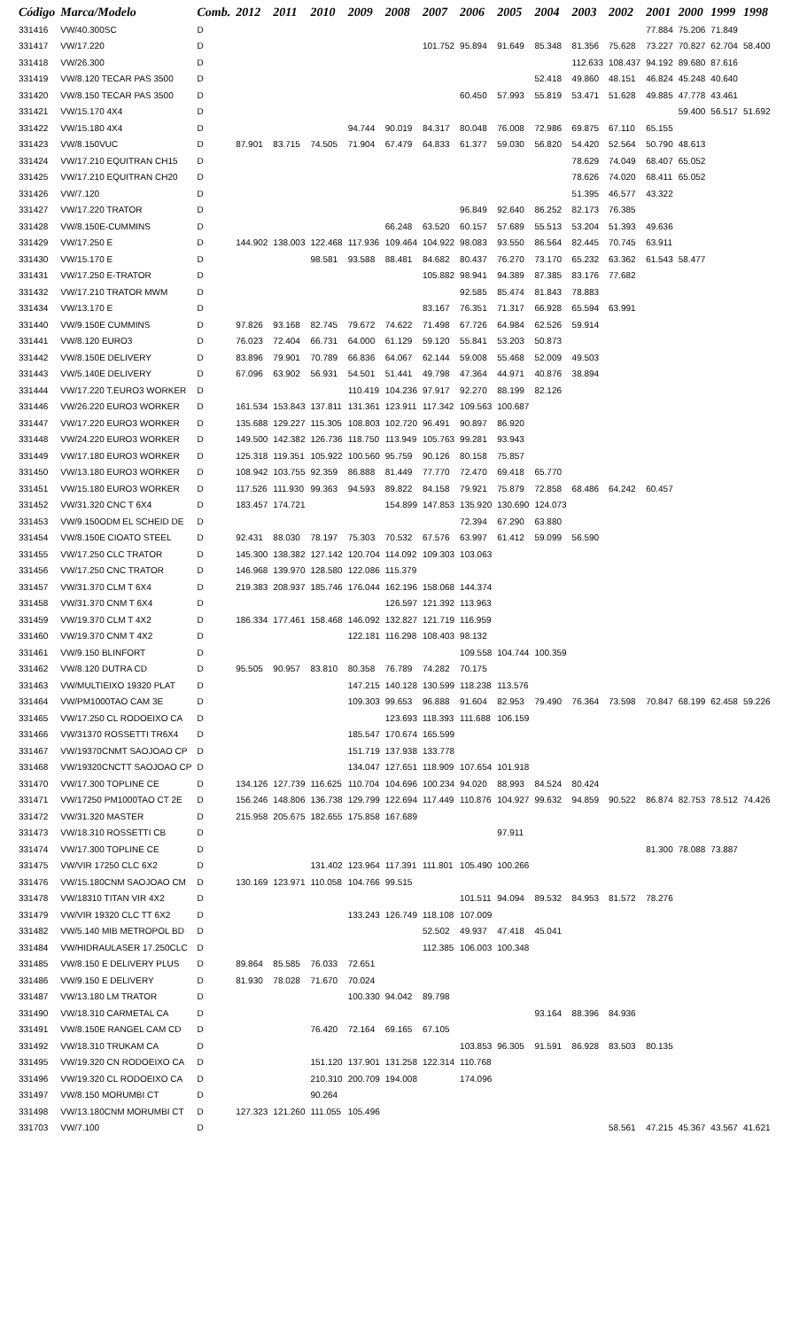| Código | Marca/Modelo | Comb. | 2012 | 2011 | 2010 | 2009 | 2008 | 2007 | 2006 | 2005 | 2004 | 2003 | 2002 | 2001 | 2000 | 1999 | 1998 |
| --- | --- | --- | --- | --- | --- | --- | --- | --- | --- | --- | --- | --- | --- | --- | --- | --- | --- |
| 331416 | VW/40.300SC | D | | | | | | | | | | | | 77.884 | 75.206 | 71.849 | |
| 331417 | VW/17.220 | D | | | | | | 101.752 | 95.894 | 91.649 | 85.348 | 81.356 | 75.628 | 73.227 | 70.827 | 62.704 | 58.400 |
| 331418 | VW/26.300 | D | | | | | | | | | | 112.633 | 108.437 | 94.192 | 89.680 | 87.616 | |
| 331419 | VW/8.120 TECAR PAS 3500 | D | | | | | | | | | 52.418 | 49.860 | 48.151 | 46.824 | 45.248 | 40.640 | |
| 331420 | VW/8.150 TECAR PAS 3500 | D | | | | | | | 60.450 | 57.993 | 55.819 | 53.471 | 51.628 | 49.885 | 47.778 | 43.461 | |
| 331421 | VW/15.170 4X4 | D | | | | | | | | | | | | | 59.400 | 56.517 | 51.692 |
| 331422 | VW/15.180 4X4 | D | | | | 94.744 | 90.019 | 84.317 | 80.048 | 76.008 | 72.986 | 69.875 | 67.110 | 65.155 | | | |
| 331423 | VW/8.150VUC | D | 87.901 | 83.715 | 74.505 | 71.904 | 67.479 | 64.833 | 61.377 | 59.030 | 56.820 | 54.420 | 52.564 | 50.790 | 48.613 | | |
| 331424 | VW/17.210 EQUITRAN CH15 | D | | | | | | | | | | 78.629 | 74.049 | 68.407 | 65.052 | | |
| 331425 | VW/17.210 EQUITRAN CH20 | D | | | | | | | | | | 78.626 | 74.020 | 68.411 | 65.052 | | |
| 331426 | VW/7.120 | D | | | | | | | | | | 51.395 | 46.577 | 43.322 | | | |
| 331427 | VW/17.220 TRATOR | D | | | | | | | 96.849 | 92.640 | 86.252 | 82.173 | 76.385 | | | | |
| 331428 | VW/8.150E-CUMMINS | D | | | | | 66.248 | 63.520 | 60.157 | 57.689 | 55.513 | 53.204 | 51.393 | 49.636 | | | |
| 331429 | VW/17.250 E | D | 144.902 | 138.003 | 122.468 | 117.936 | 109.464 | 104.922 | 98.083 | 93.550 | 86.564 | 82.445 | 70.745 | 63.911 | | | |
| 331430 | VW/15.170 E | D | | | 98.581 | 93.588 | 88.481 | 84.682 | 80.437 | 76.270 | 73.170 | 65.232 | 63.362 | 61.543 | 58.477 | | |
| 331431 | VW/17.250 E-TRATOR | D | | | | | | 105.882 | 98.941 | 94.389 | 87.385 | 83.176 | 77.682 | | | | |
| 331432 | VW/17.210 TRATOR MWM | D | | | | | | | 92.585 | 85.474 | 81.843 | 78.883 | | | | | |
| 331434 | VW/13.170 E | D | | | | | | 83.167 | 76.351 | 71.317 | 66.928 | 65.594 | 63.991 | | | | |
| 331440 | VW/9.150E CUMMINS | D | 97.826 | 93.168 | 82.745 | 79.672 | 74.622 | 71.498 | 67.726 | 64.984 | 62.526 | 59.914 | | | | | |
| 331441 | VW/8.120 EURO3 | D | 76.023 | 72.404 | 66.731 | 64.000 | 61.129 | 59.120 | 55.841 | 53.203 | 50.873 | | | | | | |
| 331442 | VW/8.150E DELIVERY | D | 83.896 | 79.901 | 70.789 | 66.836 | 64.067 | 62.144 | 59.008 | 55.468 | 52.009 | 49.503 | | | | | |
| 331443 | VW/5.140E DELIVERY | D | 67.096 | 63.902 | 56.931 | 54.501 | 51.441 | 49.798 | 47.364 | 44.971 | 40.876 | 38.894 | | | | | |
| 331444 | VW/17.220 T.EURO3 WORKER | D | | | | 110.419 | 104.236 | 97.917 | 92.270 | 88.199 | 82.126 | | | | | | |
| 331446 | VW/26.220 EURO3 WORKER | D | 161.534 | 153.843 | 137.811 | 131.361 | 123.911 | 117.342 | 109.563 | 100.687 | | | | | | | |
| 331447 | VW/17.220 EURO3 WORKER | D | 135.688 | 129.227 | 115.305 | 108.803 | 102.720 | 96.491 | 90.897 | 86.920 | | | | | | | |
| 331448 | VW/24.220 EURO3 WORKER | D | 149.500 | 142.382 | 126.736 | 118.750 | 113.949 | 105.763 | 99.281 | 93.943 | | | | | | | |
| 331449 | VW/17.180 EURO3 WORKER | D | 125.318 | 119.351 | 105.922 | 100.560 | 95.759 | 90.126 | 80.158 | 75.857 | | | | | | | |
| 331450 | VW/13.180 EURO3 WORKER | D | 108.942 | 103.755 | 92.359 | 86.888 | 81.449 | 77.770 | 72.470 | 69.418 | 65.770 | | | | | | |
| 331451 | VW/15.180 EURO3 WORKER | D | 117.526 | 111.930 | 99.363 | 94.593 | 89.822 | 84.158 | 79.921 | 75.879 | 72.858 | 68.486 | 64.242 | 60.457 | | | |
| 331452 | VW/31.320 CNC T 6X4 | D | 183.457 | 174.721 | | | 154.899 | 147.853 | 135.920 | 130.690 | 124.073 | | | | | | |
| 331453 | VW/9.150ODM EL SCHEID DE | D | | | | | | | 72.394 | 67.290 | 63.880 | | | | | | |
| 331454 | VW/8.150E CIOATO STEEL | D | 92.431 | 88.030 | 78.197 | 75.303 | 70.532 | 67.576 | 63.997 | 61.412 | 59.099 | 56.590 | | | | | |
| 331455 | VW/17.250 CLC TRATOR | D | 145.300 | 138.382 | 127.142 | 120.704 | 114.092 | 109.303 | 103.063 | | | | | | | | |
| 331456 | VW/17.250 CNC TRATOR | D | 146.968 | 139.970 | 128.580 | 122.086 | 115.379 | | | | | | | | | | |
| 331457 | VW/31.370 CLM T 6X4 | D | 219.383 | 208.937 | 185.746 | 176.044 | 162.196 | 158.068 | 144.374 | | | | | | | | |
| 331458 | VW/31.370 CNM T 6X4 | D | | | | | 126.597 | 121.392 | 113.963 | | | | | | | | |
| 331459 | VW/19.370 CLM T 4X2 | D | 186.334 | 177.461 | 158.468 | 146.092 | 132.827 | 121.719 | 116.959 | | | | | | | | |
| 331460 | VW/19.370 CNM T 4X2 | D | | | | 122.181 | 116.298 | 108.403 | 98.132 | | | | | | | | |
| 331461 | VW/9.150 BLINFORT | D | | | | | | | 109.558 | 104.744 | 100.359 | | | | | | |
| 331462 | VW/8.120 DUTRA CD | D | 95.505 | 90.957 | 83.810 | 80.358 | 76.789 | 74.282 | 70.175 | | | | | | | | |
| 331463 | VW/MULTIEIXO 19320 PLAT | D | | | | 147.215 | 140.128 | 130.599 | 118.238 | 113.576 | | | | | | | |
| 331464 | VW/PM1000TAO CAM 3E | D | | | | 109.303 | 99.653 | 96.888 | 91.604 | 82.953 | 79.490 | 76.364 | 73.598 | 70.847 | 68.199 | 62.458 | 59.226 |
| 331465 | VW/17.250 CL RODOEIXO CA | D | | | | | 123.693 | 118.393 | 111.688 | 106.159 | | | | | | | |
| 331466 | VW/31370 ROSSETTI TR6X4 | D | | | | 185.547 | 170.674 | 165.599 | | | | | | | | | |
| 331467 | VW/19370CNMT SAOJOAO CP | D | | | | 151.719 | 137.938 | 133.778 | | | | | | | | | |
| 331468 | VW/19320CNCTT SAOJOAO CP | D | | | | 134.047 | 127.651 | 118.909 | 107.654 | 101.918 | | | | | | | |
| 331470 | VW/17.300 TOPLINE CE | D | 134.126 | 127.739 | 116.625 | 110.704 | 104.696 | 100.234 | 94.020 | 88.993 | 84.524 | 80.424 | | | | | |
| 331471 | VW/17250 PM1000TAO CT 2E | D | 156.246 | 148.806 | 136.738 | 129.799 | 122.694 | 117.449 | 110.876 | 104.927 | 99.632 | 94.859 | 90.522 | 86.874 | 82.753 | 78.512 | 74.426 |
| 331472 | VW/31.320 MASTER | D | 215.958 | 205.675 | 182.655 | 175.858 | 167.689 | | | | | | | | | | |
| 331473 | VW/18.310 ROSSETTI CB | D | | | | | | | | 97.911 | | | | | | | |
| 331474 | VW/17.300 TOPLINE CE | D | | | | | | | | | | | | 81.300 | 78.088 | 73.887 | |
| 331475 | VW/VIR 17250 CLC 6X2 | D | | | 131.402 | 123.964 | 117.391 | 111.801 | 105.490 | 100.266 | | | | | | | |
| 331476 | VW/15.180CNM SAOJOAO CM | D | 130.169 | 123.971 | 110.058 | 104.766 | 99.515 | | | | | | | | | | |
| 331478 | VW/18310 TITAN VIR 4X2 | D | | | | | | | 101.511 | 94.094 | 89.532 | 84.953 | 81.572 | 78.276 | | | |
| 331479 | VW/VIR 19320 CLC TT 6X2 | D | | | | 133.243 | 126.749 | 118.108 | 107.009 | | | | | | | | |
| 331482 | VW/5.140 MIB METROPOL BD | D | | | | | | 52.502 | 49.937 | 47.418 | 45.041 | | | | | | |
| 331484 | VW/HIDRAULASER 17.250CLC | D | | | | | | 112.385 | 106.003 | 100.348 | | | | | | | |
| 331485 | VW/8.150 E DELIVERY PLUS | D | 89.864 | 85.585 | 76.033 | 72.651 | | | | | | | | | | | |
| 331486 | VW/9.150 E DELIVERY | D | 81.930 | 78.028 | 71.670 | 70.024 | | | | | | | | | | | |
| 331487 | VW/13.180 LM TRATOR | D | | | | 100.330 | 94.042 | 89.798 | | | | | | | | | |
| 331490 | VW/18.310 CARMETAL CA | D | | | | | | | | | 93.164 | 88.396 | 84.936 | | | | |
| 331491 | VW/8.150E RANGEL CAM CD | D | | | 76.420 | 72.164 | 69.165 | 67.105 | | | | | | | | | |
| 331492 | VW/18.310 TRUKAM CA | D | | | | | | | 103.853 | 96.305 | 91.591 | 86.928 | 83.503 | 80.135 | | | |
| 331495 | VW/19.320 CN RODOEIXO CA | D | | | 151.120 | 137.901 | 131.258 | 122.314 | 110.768 | | | | | | | | |
| 331496 | VW/19.320 CL RODOEIXO CA | D | | | 210.310 | 200.709 | 194.008 | | 174.096 | | | | | | | | |
| 331497 | VW/8.150 MORUMBI CT | D | | | 90.264 | | | | | | | | | | | | |
| 331498 | VW/13.180CNM MORUMBI CT | D | 127.323 | 121.260 | 111.055 | 105.496 | | | | | | | | | | | |
| 331703 | VW/7.100 | D | | | | | | | | | | | 58.561 | 47.215 | 45.367 | 43.567 | 41.621 |